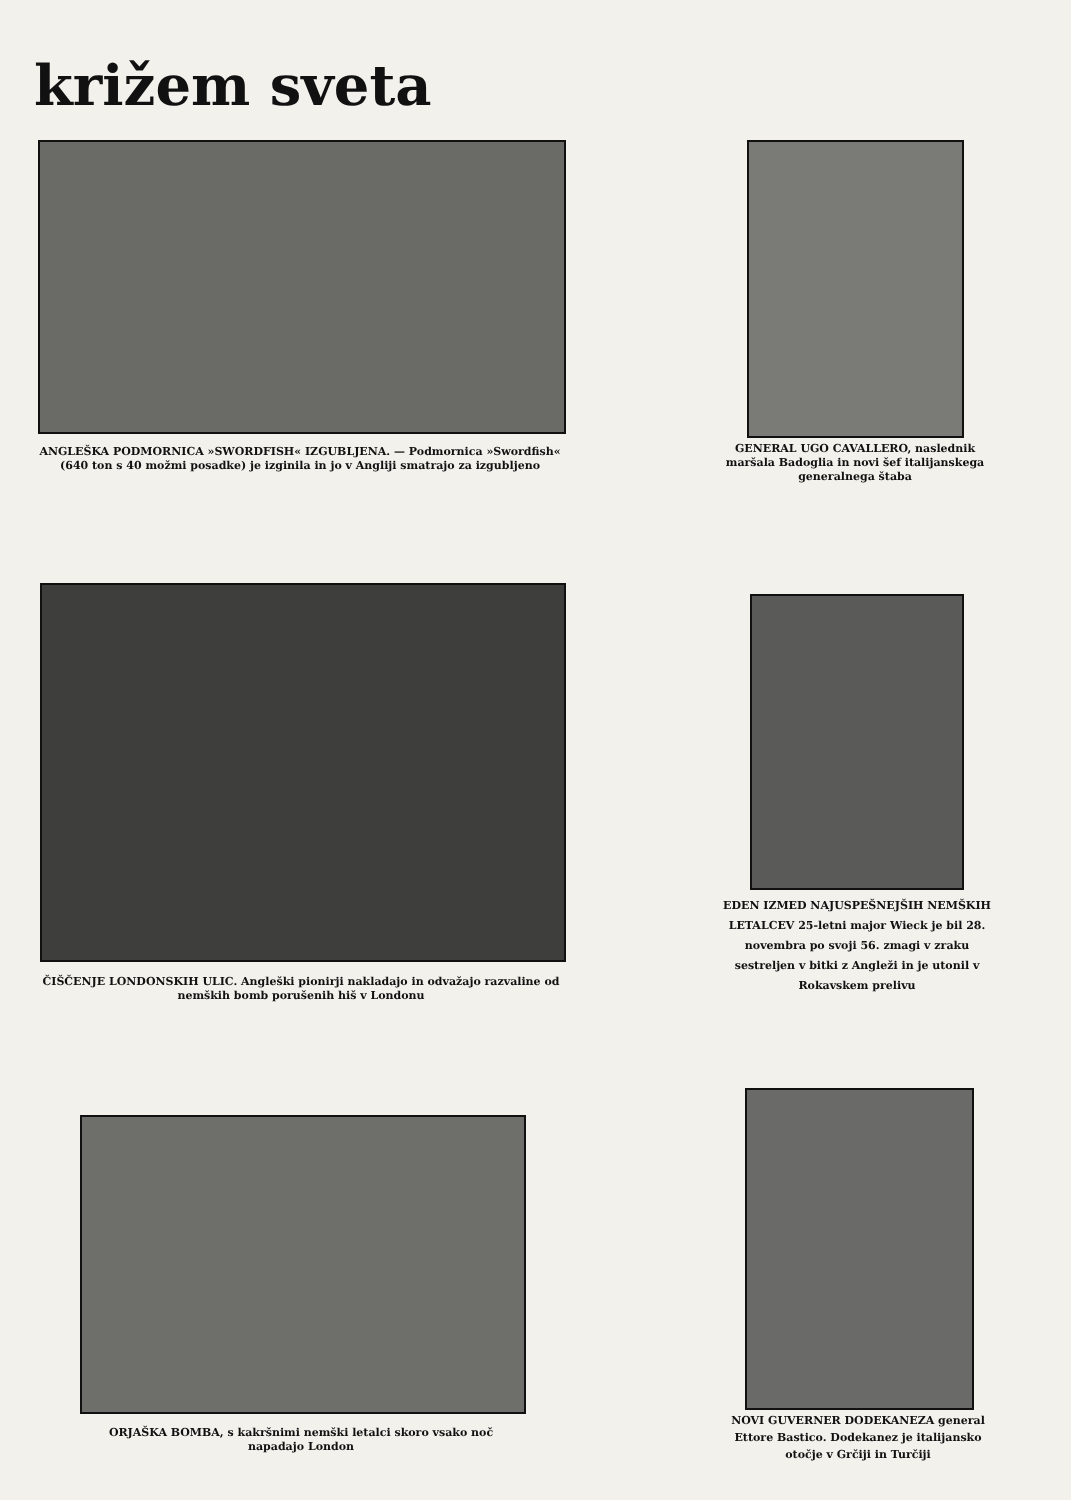križem sveta
ANGLEŠKA PODMORNICA »SWORDFISH« IZGUBLJENA. — Podmornica »Swordfish« (640 ton s 40 možmi posadke) je izginila in jo v Angliji smatrajo za izgubljeno
GENERAL UGO CAVALLERO, naslednik maršala Badoglia in novi šef italijanskega generalnega štaba
ČIŠČENJE LONDONSKIH ULIC. Angleški pionirji nakladajo in odvažajo razvaline od nemških bomb porušenih hiš v Londonu
EDEN IZMED NAJUSPEŠNEJŠIH NEMŠKIH LETALCEV 25-letni major Wieck je bil 28. novembra po svoji 56. zmagi v zraku sestreljen v bitki z Angleži in je utonil v Rokavskem prelivu
ORJAŠKA BOMBA, s kakršnimi nemški letalci skoro vsako noč napadajo London
NOVI GUVERNER DODEKANEZA general Ettore Bastico. Dodekanez je italijansko otočje v Grčiji in Turčiji